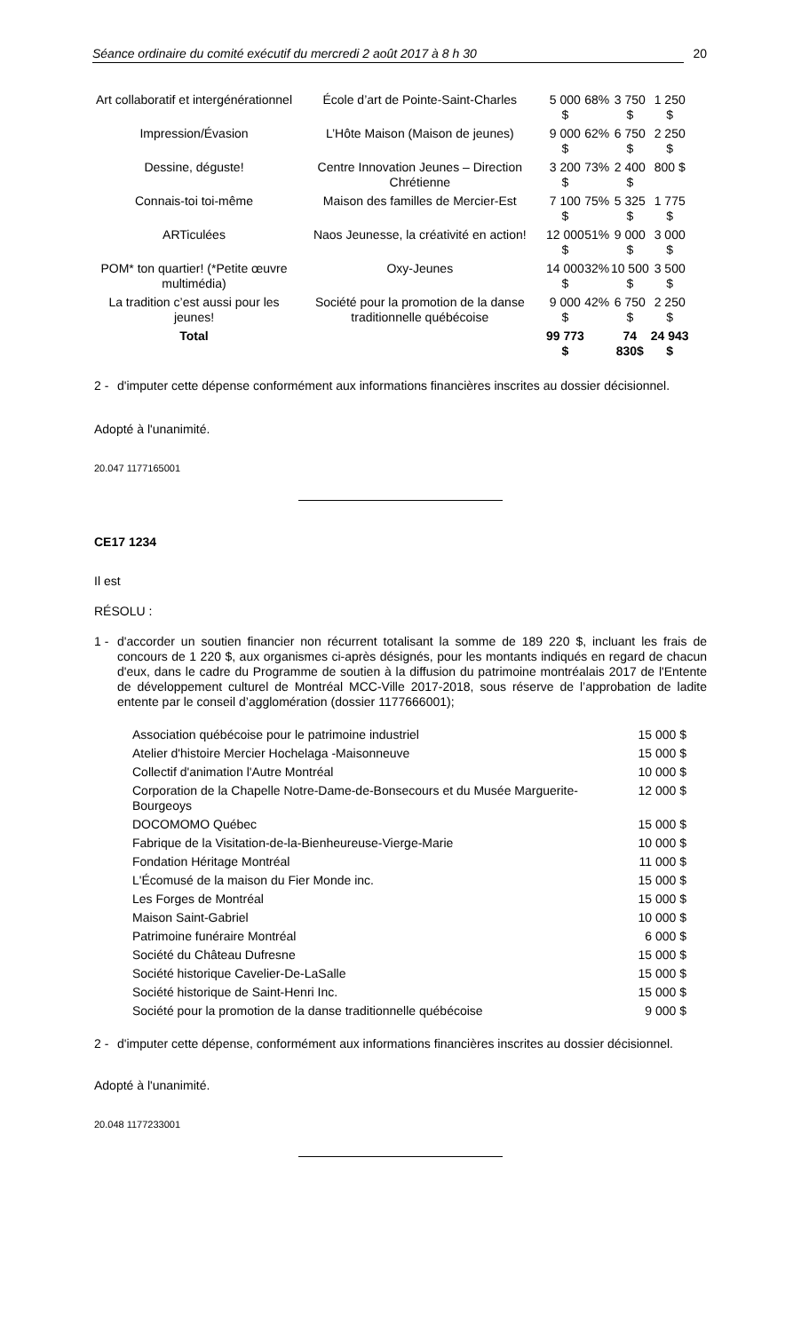Séance ordinaire du comité exécutif du mercredi 2 août 2017 à 8 h 30 20
| Art collaboratif et intergénérationnel | École d’art de Pointe-Saint-Charles | 5 000 $ | 68% | 3 750 $ | 1 250 $ |
| Impression/Évasion | L’Hôte Maison (Maison de jeunes) | 9 000 $ | 62% | 6 750 $ | 2 250 $ |
| Dessine, déguste! | Centre Innovation Jeunes – Direction Chrétienne | 3 200 $ | 73% | 2 400 $ | 800 $ |
| Connais-toi toi-même | Maison des familles de Mercier-Est | 7 100 $ | 75% | 5 325 $ | 1 775 $ |
| ARTiculées | Naos Jeunesse, la créativité en action! | 12 000 $ | 51% | 9 000 $ | 3 000 $ |
| POM* ton quartier! (*Petite œuvre multimédia) | Oxy-Jeunes | 14 000 $ | 32% | 10 500 $ | 3 500 $ |
| La tradition c’est aussi pour les jeunes! | Société pour la promotion de la danse traditionnelle québécoise | 9 000 $ | 42% | 6 750 $ | 2 250 $ |
| Total | | 99 773 $ | | 74 830$ | 24 943 $ |
2 - d'imputer cette dépense conformément aux informations financières inscrites au dossier décisionnel.
Adopté à l'unanimité.
20.047 1177165001
CE17 1234
Il est
RÉSOLU :
1 - d'accorder un soutien financier non récurrent totalisant la somme de 189 220 $, incluant les frais de concours de 1 220 $, aux organismes ci-après désignés, pour les montants indiqués en regard de chacun d'eux, dans le cadre du Programme de soutien à la diffusion du patrimoine montréalais 2017 de l'Entente de développement culturel de Montréal MCC-Ville 2017-2018, sous réserve de l’approbation de ladite entente par le conseil d’agglomération (dossier 1177666001);
| Association québécoise pour le patrimoine industriel | 15 000 $ |
| Atelier d'histoire Mercier Hochelaga -Maisonneuve | 15 000 $ |
| Collectif d'animation l'Autre Montréal | 10 000 $ |
| Corporation de la Chapelle Notre-Dame-de-Bonsecours et du Musée Marguerite-Bourgeoys | 12 000 $ |
| DOCOMOMO Québec | 15 000 $ |
| Fabrique de la Visitation-de-la-Bienheureuse-Vierge-Marie | 10 000 $ |
| Fondation Héritage Montréal | 11 000 $ |
| L'Écomusé de la maison du Fier Monde inc. | 15 000 $ |
| Les Forges de Montréal | 15 000 $ |
| Maison Saint-Gabriel | 10 000 $ |
| Patrimoine funéraire Montréal | 6 000 $ |
| Société du Château Dufresne | 15 000 $ |
| Société historique Cavelier-De-LaSalle | 15 000 $ |
| Société historique de Saint-Henri Inc. | 15 000 $ |
| Société pour la promotion de la danse traditionnelle québécoise | 9 000 $ |
2 - d'imputer cette dépense, conformément aux informations financières inscrites au dossier décisionnel.
Adopté à l'unanimité.
20.048 1177233001